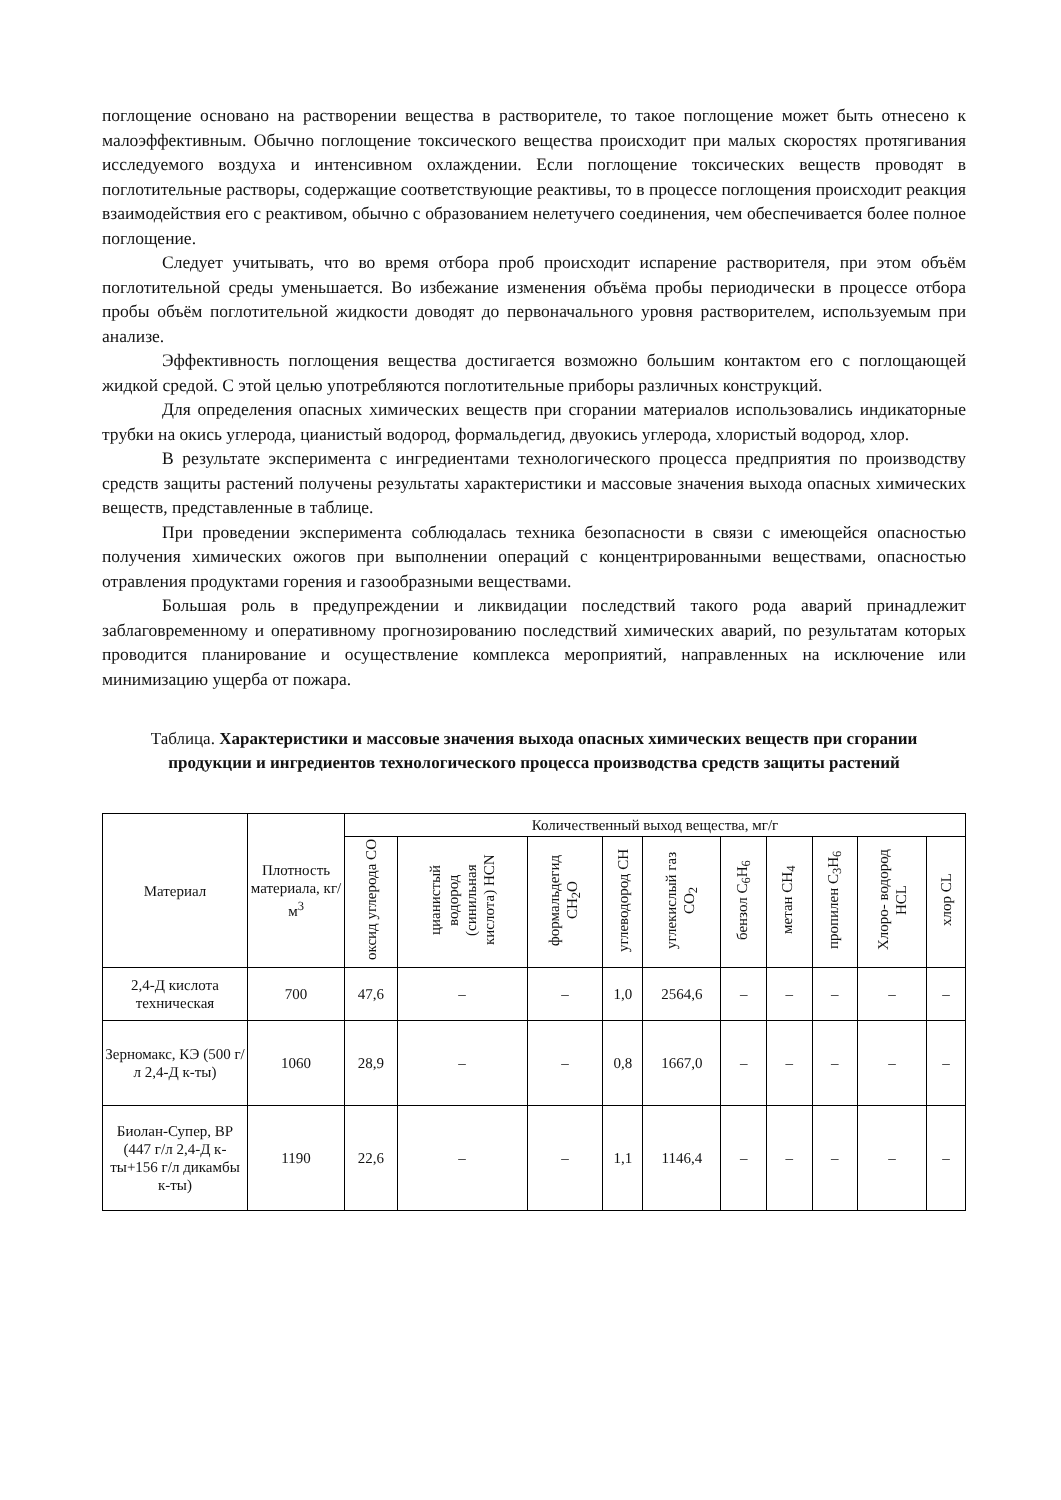поглощение основано на растворении вещества в растворителе, то такое поглощение может быть отнесено к малоэффективным. Обычно поглощение токсического вещества происходит при малых скоростях протягивания исследуемого воздуха и интенсивном охлаждении. Если поглощение токсических веществ проводят в поглотительные растворы, содержащие соответствующие реактивы, то в процессе поглощения происходит реакция взаимодействия его с реактивом, обычно с образованием нелетучего соединения, чем обеспечивается более полное поглощение.
Следует учитывать, что во время отбора проб происходит испарение растворителя, при этом объём поглотительной среды уменьшается. Во избежание изменения объёма пробы периодически в процессе отбора пробы объём поглотительной жидкости доводят до первоначального уровня растворителем, используемым при анализе.
Эффективность поглощения вещества достигается возможно большим контактом его с поглощающей жидкой средой. С этой целью употребляются поглотительные приборы различных конструкций.
Для определения опасных химических веществ при сгорании материалов использовались индикаторные трубки на окись углерода, цианистый водород, формальдегид, двуокись углерода, хлористый водород, хлор.
В результате эксперимента с ингредиентами технологического процесса предприятия по производству средств защиты растений получены результаты характеристики и массовые значения выхода опасных химических веществ, представленные в таблице.
При проведении эксперимента соблюдалась техника безопасности в связи с имеющейся опасностью получения химических ожогов при выполнении операций с концентрированными веществами, опасностью отравления продуктами горения и газообразными веществами.
Большая роль в предупреждении и ликвидации последствий такого рода аварий принадлежит заблаговременному и оперативному прогнозированию последствий химических аварий, по результатам которых проводится планирование и осуществление комплекса мероприятий, направленных на исключение или минимизацию ущерба от пожара.
Таблица. Характеристики и массовые значения выхода опасных химических веществ при сгорании продукции и ингредиентов технологического процесса производства средств защиты растений
| Материал | Плотность материала, кг/м<sup>3</sup> | Количественный выход вещества, мг/г | | | | | | | | | |
| --- | --- | --- | --- | --- | --- | --- | --- | --- | --- | --- | --- |
| | | оксид углерода CO | цианистый водород (синильная кислота) HCN | формальдегид CH<sub>2</sub>O | углеводород CH | углекислый газ CO<sub>2</sub> | бензол C<sub>6</sub>H<sub>6</sub> | метан CH<sub>4</sub> | пропилен C<sub>3</sub>H<sub>6</sub> | Хлоро- водород HCL | хлор CL |
| 2,4-Д кислота техническая | 700 | 47,6 | – | – | 1,0 | 2564,6 | – | – | – | – | – |
| Зерномакс, КЭ (500 г/л 2,4-Д к-ты) | 1060 | 28,9 | – | – | 0,8 | 1667,0 | – | – | – | – | – |
| Биолан-Супер, ВР (447 г/л 2,4-Д к-ты+156 г/л дикамбы к-ты) | 1190 | 22,6 | – | – | 1,1 | 1146,4 | – | – | – | – | – |